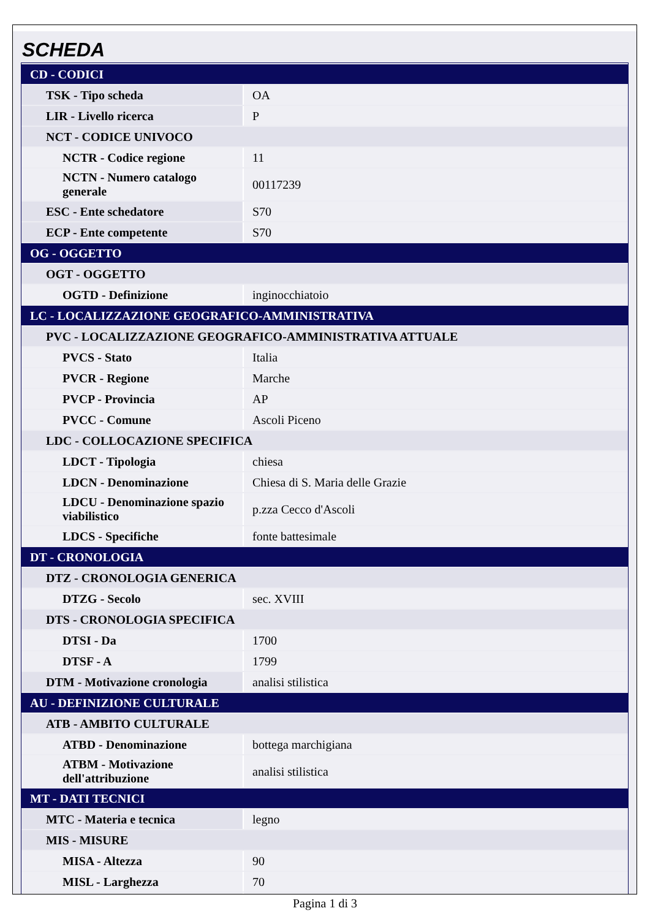SCHEDA
| CD - CODICI | |
| TSK - Tipo scheda | OA |
| LIR - Livello ricerca | P |
| NCT - CODICE UNIVOCO | |
| NCTR - Codice regione | 11 |
| NCTN - Numero catalogo generale | 00117239 |
| ESC - Ente schedatore | S70 |
| ECP - Ente competente | S70 |
| OG - OGGETTO | |
| OGT - OGGETTO | |
| OGTD - Definizione | inginocchiatoio |
| LC - LOCALIZZAZIONE GEOGRAFICO-AMMINISTRATIVA | |
| PVC - LOCALIZZAZIONE GEOGRAFICO-AMMINISTRATIVA ATTUALE | |
| PVCS - Stato | Italia |
| PVCR - Regione | Marche |
| PVCP - Provincia | AP |
| PVCC - Comune | Ascoli Piceno |
| LDC - COLLOCAZIONE SPECIFICA | |
| LDCT - Tipologia | chiesa |
| LDCN - Denominazione | Chiesa di S. Maria delle Grazie |
| LDCU - Denominazione spazio viabilistico | p.zza Cecco d'Ascoli |
| LDCS - Specifiche | fonte battesimale |
| DT - CRONOLOGIA | |
| DTZ - CRONOLOGIA GENERICA | |
| DTZG - Secolo | sec. XVIII |
| DTS - CRONOLOGIA SPECIFICA | |
| DTSI - Da | 1700 |
| DTSF - A | 1799 |
| DTM - Motivazione cronologia | analisi stilistica |
| AU - DEFINIZIONE CULTURALE | |
| ATB - AMBITO CULTURALE | |
| ATBD - Denominazione | bottega marchigiana |
| ATBM - Motivazione dell'attribuzione | analisi stilistica |
| MT - DATI TECNICI | |
| MTC - Materia e tecnica | legno |
| MIS - MISURE | |
| MISA - Altezza | 90 |
| MISL - Larghezza | 70 |
Pagina 1 di 3